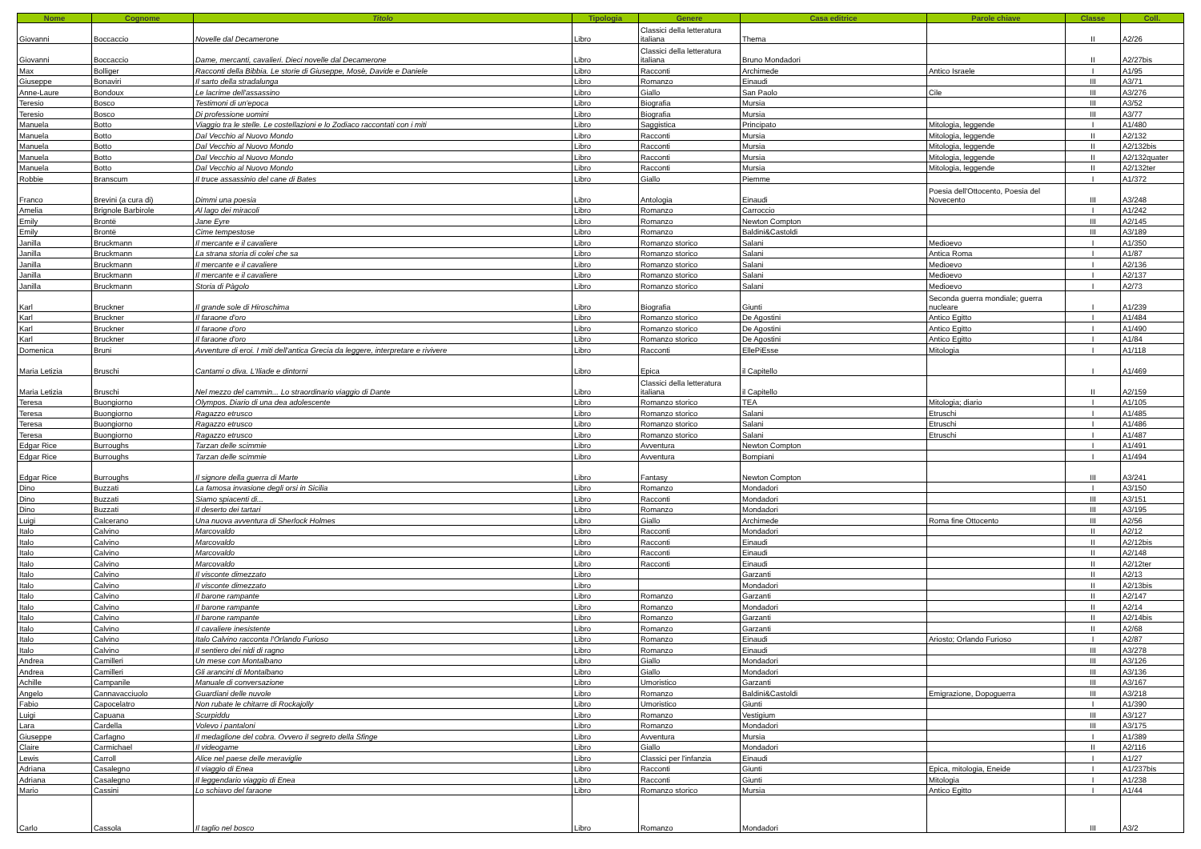| Nome | Cognome | Titolo | Tipologia | Genere | Casa editrice | Parole chiave | Classe | Coll. |
| --- | --- | --- | --- | --- | --- | --- | --- | --- |
| Giovanni | Boccaccio | Novelle dal Decamerone | Libro | Classici della letteratura italiana | Thema | | II | A2/26 |
| Giovanni | Boccaccio | Dame, mercanti, cavalieri. Dieci novelle dal Decamerone | Libro | Classici della letteratura italiana | Bruno Mondadori | | II | A2/27bis |
| Max | Bolliger | Racconti della Bibbia. Le storie di Giuseppe, Mosè, Davide e Daniele | Libro | Racconti | Archimede | Antico Israele | I | A1/95 |
| Giuseppe | Bonaviri | Il sarto della stradalunga | Libro | Romanzo | Einaudi | | III | A3/71 |
| Anne-Laure | Bondoux | Le lacrime dell'assassino | Libro | Giallo | San Paolo | Cile | III | A3/276 |
| Teresio | Bosco | Testimoni di un'epoca | Libro | Biografia | Mursia | | III | A3/52 |
| Teresio | Bosco | Di professione uomini | Libro | Biografia | Mursia | | III | A3/77 |
| Manuela | Botto | Viaggio tra le stelle. Le costellazioni e lo Zodiaco raccontati con i miti | Libro | Saggistica | Principato | Mitologia, leggende | I | A1/480 |
| Manuela | Botto | Dal Vecchio al Nuovo Mondo | Libro | Racconti | Mursia | Mitologia, leggende | II | A2/132 |
| Manuela | Botto | Dal Vecchio al Nuovo Mondo | Libro | Racconti | Mursia | Mitologia, leggende | II | A2/132bis |
| Manuela | Botto | Dal Vecchio al Nuovo Mondo | Libro | Racconti | Mursia | Mitologia, leggende | II | A2/132quater |
| Manuela | Botto | Dal Vecchio al Nuovo Mondo | Libro | Racconti | Mursia | Mitologia, leggende | II | A2/132ter |
| Robbie | Branscum | Il truce assassinio del cane di Bates | Libro | Giallo | Piemme | | I | A1/372 |
| Franco | Brevini (a cura di) | Dimmi una poesia | Libro | Antologia | Einaudi | Poesia dell'Ottocento, Poesia del Novecento | III | A3/248 |
| Amelia | Brignole Barbirole | Al lago dei miracoli | Libro | Romanzo | Carroccio | | I | A1/242 |
| Emily | Brontë | Jane Eyre | Libro | Romanzo | Newton Compton | | III | A2/145 |
| Emily | Brontë | Cime tempestose | Libro | Romanzo | Baldini&Castoldi | | III | A3/189 |
| Janilla | Bruckmann | Il mercante e il cavaliere | Libro | Romanzo storico | Salani | Medioevo | I | A1/350 |
| Janilla | Bruckmann | La strana storia di colei che sa | Libro | Romanzo storico | Salani | Antica Roma | I | A1/87 |
| Janilla | Bruckmann | Il mercante e il cavaliere | Libro | Romanzo storico | Salani | Medioevo | I | A2/136 |
| Janilla | Bruckmann | Il mercante e il cavaliere | Libro | Romanzo storico | Salani | Medioevo | I | A2/137 |
| Janilla | Bruckmann | Storia di Pàgolo | Libro | Romanzo storico | Salani | Medioevo | I | A2/73 |
| Karl | Bruckner | Il grande sole di Hiroschima | Libro | Biografia | Giunti | Seconda guerra mondiale; guerra nucleare | I | A1/239 |
| Karl | Bruckner | Il faraone d'oro | Libro | Romanzo storico | De Agostini | Antico Egitto | I | A1/484 |
| Karl | Bruckner | Il faraone d'oro | Libro | Romanzo storico | De Agostini | Antico Egitto | I | A1/490 |
| Karl | Bruckner | Il faraone d'oro | Libro | Romanzo storico | De Agostini | Antico Egitto | I | A1/84 |
| Domenica | Bruni | Avventure di eroi. I miti dell'antica Grecia da leggere, interpretare e rivivere | Libro | Racconti | EllePiEsse | Mitologia | I | A1/118 |
| Maria Letizia | Bruschi | Cantami o diva. L'Iliade e dintorni | Libro | Epica | il Capitello | | I | A1/469 |
| Maria Letizia | Bruschi | Nel mezzo del cammin... Lo straordinario viaggio di Dante | Libro | Classici della letteratura italiana | il Capitello | | II | A2/159 |
| Teresa | Buongiorno | Olympos. Diario di una dea adolescente | Libro | Romanzo storico | TEA | Mitologia; diario | I | A1/105 |
| Teresa | Buongiorno | Ragazzo etrusco | Libro | Romanzo storico | Salani | Etruschi | I | A1/485 |
| Teresa | Buongiorno | Ragazzo etrusco | Libro | Romanzo storico | Salani | Etruschi | I | A1/486 |
| Teresa | Buongiorno | Ragazzo etrusco | Libro | Romanzo storico | Salani | Etruschi | I | A1/487 |
| Edgar Rice | Burroughs | Tarzan delle scimmie | Libro | Avventura | Newton Compton | | I | A1/491 |
| Edgar Rice | Burroughs | Tarzan delle scimmie | Libro | Avventura | Bompiani | | I | A1/494 |
| Edgar Rice | Burroughs | Il signore della guerra di Marte | Libro | Fantasy | Newton Compton | | III | A3/241 |
| Dino | Buzzati | La famosa invasione degli orsi in Sicilia | Libro | Romanzo | Mondadori | | I | A3/150 |
| Dino | Buzzati | Siamo spiacenti di... | Libro | Racconti | Mondadori | | III | A3/151 |
| Dino | Buzzati | Il deserto dei tartari | Libro | Romanzo | Mondadori | | III | A3/195 |
| Luigi | Calcerano | Una nuova avventura di Sherlock Holmes | Libro | Giallo | Archimede | Roma fine Ottocento | III | A2/56 |
| Italo | Calvino | Marcovaldo | Libro | Racconti | Mondadori | | II | A2/12 |
| Italo | Calvino | Marcovaldo | Libro | Racconti | Einaudi | | II | A2/12bis |
| Italo | Calvino | Marcovaldo | Libro | Racconti | Einaudi | | II | A2/148 |
| Italo | Calvino | Marcovaldo | Libro | Racconti | Einaudi | | II | A2/12ter |
| Italo | Calvino | Il visconte dimezzato | Libro | | Garzanti | | II | A2/13 |
| Italo | Calvino | Il visconte dimezzato | Libro | | Mondadori | | II | A2/13bis |
| Italo | Calvino | Il barone rampante | Libro | Romanzo | Garzanti | | II | A2/147 |
| Italo | Calvino | Il barone rampante | Libro | Romanzo | Mondadori | | II | A2/14 |
| Italo | Calvino | Il barone rampante | Libro | Romanzo | Garzanti | | II | A2/14bis |
| Italo | Calvino | Il cavaliere inesistente | Libro | Romanzo | Garzanti | | II | A2/68 |
| Italo | Calvino | Italo Calvino racconta l'Orlando Furioso | Libro | Romanzo | Einaudi | Ariosto; Orlando Furioso | I | A2/87 |
| Italo | Calvino | Il sentiero dei nidi di ragno | Libro | Romanzo | Einaudi | | III | A3/278 |
| Andrea | Camilleri | Un mese con Montalbano | Libro | Giallo | Mondadori | | III | A3/126 |
| Andrea | Camilleri | Gli arancini di Montalbano | Libro | Giallo | Mondadori | | III | A3/136 |
| Achille | Campanile | Manuale di conversazione | Libro | Umoristico | Garzanti | | III | A3/167 |
| Angelo | Cannavacciuolo | Guardiani delle nuvole | Libro | Romanzo | Baldini&Castoldi | Emigrazione, Dopoguerra | III | A3/218 |
| Fabio | Capocelatro | Non rubate le chitarre di Rockajolly | Libro | Umoristico | Giunti | | I | A1/390 |
| Luigi | Capuana | Scurpiddu | Libro | Romanzo | Vestigium | | III | A3/127 |
| Lara | Cardella | Volevo i pantaloni | Libro | Romanzo | Mondadori | | III | A3/175 |
| Giuseppe | Carfagno | Il medaglione del cobra. Ovvero il segreto della Sfinge | Libro | Avventura | Mursia | | I | A1/389 |
| Claire | Carmichael | Il videogame | Libro | Giallo | Mondadori | | II | A2/116 |
| Lewis | Carroll | Alice nel paese delle meraviglie | Libro | Classici per l'infanzia | Einaudi | | I | A1/27 |
| Adriana | Casalegno | Il viaggio di Enea | Libro | Racconti | Giunti | Epica, mitologia, Eneide | I | A1/237bis |
| Adriana | Casalegno | Il leggendario viaggio di Enea | Libro | Racconti | Giunti | Mitologia | I | A1/238 |
| Mario | Cassini | Lo schiavo del faraone | Libro | Romanzo storico | Mursia | Antico Egitto | I | A1/44 |
| Carlo | Cassola | Il taglio nel bosco | Libro | Romanzo | Mondadori | | III | A3/2 |